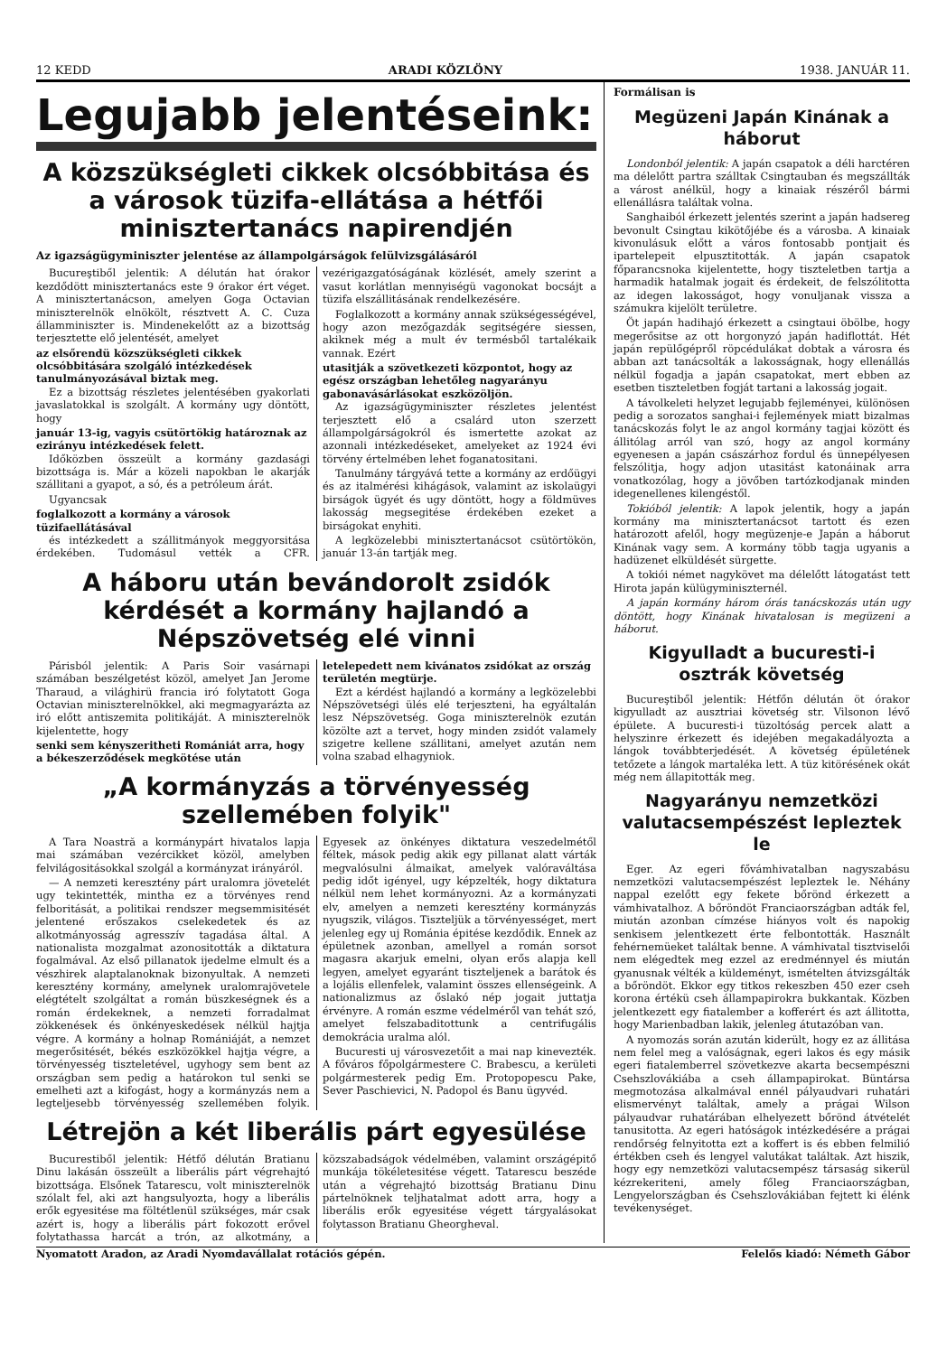12 KEDD ARADI KÖZLÖNY 1938. JANUÁR 11.
Legujabb jelentéseink:
A közszükségleti cikkek olcsóbbitása és a városok tüzifa-ellátása a hétfői minisztertanács napirendjén
Az igazságügyminiszter jelentése az állampolgárságok felülvizsgálásáról
Bucureştiből jelentik: A délután hat órakor kezdődött minisztertanács este 9 órakor ért véget. A minisztertanácson, amelyen Goga Octavian miniszterelnök elnökölt, résztvett A. C. Cuza államminiszter is. Mindenekelőtt az a bizottság terjesztette elő jelentését, amelyet
az elsőrendü közszükségleti cikkek olcsóbbitására szolgáló intézkedések tanulmányozásával biztak meg.
Ez a bizottság részletes jelentésében gyakorlati javaslatokkal is szolgált. A kormány ugy döntött, hogy
január 13-ig, vagyis csütörtökig határoznak az ezirányu intézkedések felett.
Időközben összeült a kormány gazdasági bizottsága is. Már a közeli napokban le akarják szállitani a gyapot, a só, és a petróleum árát.
Ugyancsak
foglalkozott a kormány a városok tüzifaellátásával
és intézkedett a szállitmányok meggyorsitása érdekében. Tudomásul vették a CFR. vezérigazgatóságának közlését, amely szerint a vasut korlátlan mennyiségü vagonokat bocsájt a tüzifa elszállitásának rendelkezésére.
Foglalkozott a kormány annak szükségességével, hogy azon mezőgazdák segitségére siessen, akiknek még a mult év termésből tartalékaik vannak. Ezért
utasitják a szövetkezeti központot, hogy az egész országban lehetőleg nagyarányu gabonavásárlásokat eszközöljön.
Az igazságügyminiszter részletes jelentést terjesztett elő a csalárd uton szerzett állampolgárságokról és ismertette azokat az azonnali intézkedéseket, amelyeket az 1924 évi törvény értelmében lehet foganatositani.
Tanulmány tárgyává tette a kormány az erdőügyi és az italmérési kihágások, valamint az iskolaügyi birságok ügyét és ugy döntött, hogy a földmüves lakosság megsegitése érdekében ezeket a birságokat enyhiti.
A legközelebbi minisztertanácsot csütörtökön, január 13-án tartják meg.
A háboru után bevándorolt zsidók kérdését a kormány hajlandó a Népszövetség elé vinni
Párisból jelentik: A Paris Soir vasárnapi számában beszélgetést közöl, amelyet Jan Jerome Tharaud, a világhirü francia iró folytatott Goga Octavian miniszterelnökkel, aki megmagyarázta az iró előtt antiszemita politikáját. A miniszterelnök kijelentette, hogy
senki sem kényszeritheti Romániát arra, hogy a békeszerződések megkötése után letelepedett nem kivánatos zsidókat az ország területén megtürje.
Ezt a kérdést hajlandó a kormány a legközelebbi Népszövetségi ülés elé terjeszteni, ha egyáltalán lesz Népszövetség. Goga miniszterelnök ezután közölte azt a tervet, hogy minden zsidót valamely szigetre kellene szállitani, amelyet azután nem volna szabad elhagyniok.
„A kormányzás a törvényesség szellemében folyik"
A Tara Noastră a kormánypárt hivatalos lapja mai számában vezércikket közöl, amelyben felvilágositásokkal szolgál a kormányzat irányáról.
— A nemzeti keresztény párt uralomra jövetelét ugy tekintették, mintha ez a törvényes rend felboritását, a politikai rendszer megsemmisitését jelentené erőszakos cselekedetek és az alkotmányosság agresszív tagadása által. A nationalista mozgalmat azonositották a diktatura fogalmával. Az első pillanatok ijedelme elmult és a vészhirek alaptalanoknak bizonyultak. A nemzeti keresztény kormány, amelynek uralomrajövetele elégtételt szolgáltat a román büszkeségnek és a román érdekeknek, a nemzeti forradalmat zökkenések és önkényeskedések nélkül hajtja végre. A kormány a holnap Romániáját, a nemzet megerősitését, békés eszközökkel hajtja végre, a törvényesség tiszteletével, ugyhogy sem bent az országban sem pedig a határokon tul senki se emelheti azt a kifogást, hogy a kormányzás nem a legteljesebb törvényesség szellemében folyik. Egyesek az önkényes diktatura veszedelmétől féltek, mások pedig akik egy pillanat alatt várták megvalósulni álmaikat, amelyek valóraváltása pedig időt igényel, ugy képzelték, hogy diktatura nélkül nem lehet kormányozni. Az a kormányzati elv, amelyen a nemzeti keresztény kormányzás nyugszik, világos. Tiszteljük a törvényességet, mert jelenleg egy uj Románia épitése kezdődik. Ennek az épületnek azonban, amellyel a román sorsot magasra akarjuk emelni, olyan erős alapja kell legyen, amelyet egyaránt tiszteljenek a barátok és a lojális ellenfelek, valamint összes ellenségeink. A nationalizmus az őslakó nép jogait juttatja érvényre. A román eszme védelméről van tehát szó, amelyet felszabaditottunk a centrifugális demokrácia uralma alól.
Bucuresti uj városvezetőit a mai nap kinevezték. A főváros főpolgármestere C. Brabescu, a kerületi polgármesterek pedig Em. Protopopescu Pake, Sever Paschievici, N. Padopol és Banu ügyvéd.
Létrejön a két liberális párt egyesülése
Bucurestiből jelentik: Hétfő délután Bratianu Dinu lakásán összeült a liberális párt végrehajtó bizottsága. Elsőnek Tatarescu, volt miniszterelnök szólalt fel, aki azt hangsulyozta, hogy a liberális erők egyesitése ma föltétlenül szükséges, már csak azért is, hogy a liberális párt fokozott erővel folytathassa harcát a trón, az alkotmány, a közszabadságok védelmében, valamint országépitő munkája tökéletesitése végett. Tatarescu beszéde után a végrehajtó bizottság Bratianu Dinu pártelnöknek teljhatalmat adott arra, hogy a liberális erők egyesitése végett tárgyalásokat folytasson Bratianu Gheorgheval.
Formálisan is
Megüzeni Japán Kinának a háborut
Londonból jelentik: A japán csapatok a déli harctéren ma délelőtt partra szálltak Csingtauban és megszállták a várost anélkül, hogy a kinaiak részéről bármi ellenállásra találtak volna.
Sanghaiból érkezett jelentés szerint a japán hadsereg bevonult Csingtau kikötőjébe és a városba. A kinaiak kivonulásuk előtt a város fontosabb pontjait és ipartelepeit elpusztitották. A japán csapatok főparancsnoka kijelentette, hogy tiszteletben tartja a harmadik hatalmak jogait és érdekeit, de felszólitotta az idegen lakosságot, hogy vonuljanak vissza a számukra kijelölt területre.
Öt japán hadihajó érkezett a csingtaui öbölbe, hogy megerősitse az ott horgonyzó japán hadiflottát. Hét japán repülőgépről röpcédulákat dobtak a városra és abban azt tanácsolták a lakosságnak, hogy ellenállás nélkül fogadja a japán csapatokat, mert ebben az esetben tiszteletben fogját tartani a lakosság jogait.
A távolkeleti helyzet legujabb fejleményei, különösen pedig a sorozatos sanghai-i fejlemények miatt bizalmas tanácskozás folyt le az angol kormány tagjai között és állitólag arról van szó, hogy az angol kormány egyenesen a japán császárhoz fordul és ünnepélyesen felszólitja, hogy adjon utasitást katonáinak arra vonatkozólag, hogy a jövőben tartózkodjanak minden idegenellenes kilengéstől.
Tokióból jelentik: A lapok jelentik, hogy a japán kormány ma minisztertanácsot tartott és ezen határozott afelől, hogy megüzenje-e Japán a háborut Kinának vagy sem. A kormány több tagja ugyanis a hadüzenet elküldését sürgette.
A tokiói német nagykövet ma délelőtt látogatást tett Hirota japán külügyminiszternél.
A japán kormány három órás tanácskozás után ugy döntött, hogy Kinának hivatalosan is megüzeni a háborut.
Kigyulladt a bucuresti-i osztrák követség
Bucureştiből jelentik: Hétfőn délután öt órakor kigyulladt az ausztriai követség str. Vilsonon lévő épülete. A bucuresti-i tüzoltóság percek alatt a helyszinre érkezett és idejében megakadályozta a lángok továbbterjedését. A követség épületének tetőzete a lángok martaléka lett. A tüz kitörésének okát még nem állapitották meg.
Nagyarányu nemzetközi valutacsempészést lepleztek le
Eger. Az egeri fővámhivatalban nagyszabásu nemzetközi valutacsempészést lepleztek le. Néhány nappal ezelőtt egy fekete bőrönd érkezett a vámhivatalhoz. A bőröndöt Franciaországban adták fel, miután azonban címzése hiányos volt és napokig senkisem jelentkezett érte felbontották. Használt fehérnemüeket találtak benne. A vámhivatal tisztviselői nem elégedtek meg ezzel az eredménnyel és miután gyanusnak vélték a küldeményt, ismételten átvizsgálták a bőröndöt. Ekkor egy titkos rekeszben 450 ezer cseh korona értékü cseh állampapirokra bukkantak. Közben jelentkezett egy fiatalember a kofferért és azt állitotta, hogy Marienbadban lakik, jelenleg átutazóban van.
A nyomozás során azután kiderült, hogy ez az állitása nem felel meg a valóságnak, egeri lakos és egy másik egeri fiatalemberrel szövetkezve akarta becsempészni Csehszlovákiába a cseh állampapirokat. Büntársa megmotozása alkalmával ennél pályaudvari ruhatári elismervényt találtak, amely a prágai Wilson pályaudvar ruhatárában elhelyezett bőrönd átvételét tanusitotta. Az egeri hatóságok intézkedésére a prágai rendőrség felnyitotta ezt a koffert is és ebben felmilió értékben cseh és lengyel valutákat találtak. Azt hiszik, hogy egy nemzetközi valutacsempész társaság sikerül kézrekeriteni, amely főleg Franciaországban, Lengyelországban és Csehszlovákiában fejtett ki élénk tevékenységet.
Nyomatott Aradon, az Aradi Nyomdavállalat rotációs gépén. Felelős kiadó: Németh Gábor